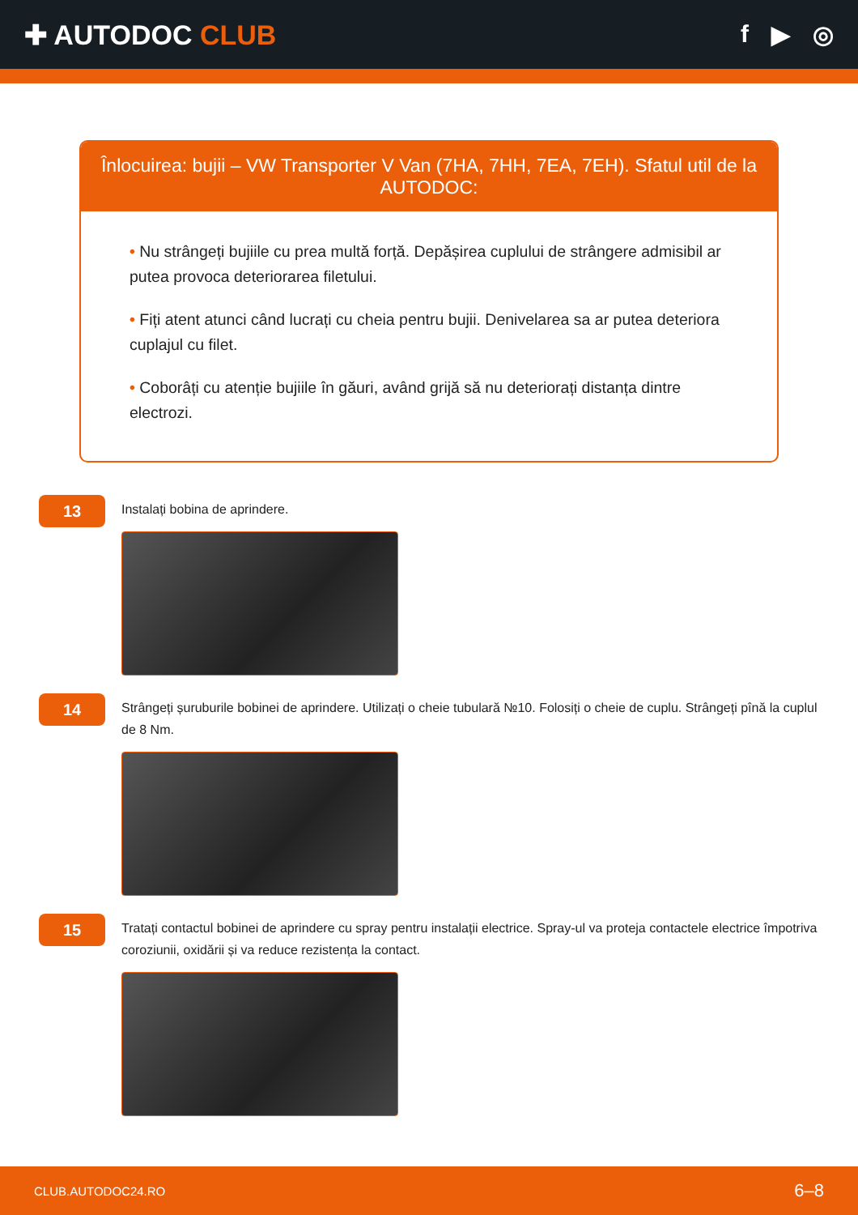✚ AUTODOC CLUB f ▶ ◎
Înlocuirea: bujii – VW Transporter V Van (7HA, 7HH, 7EA, 7EH). Sfatul util de la AUTODOC:
• Nu strângeți bujiile cu prea multă forță. Depășirea cuplului de strângere admisibil ar putea provoca deteriorarea filetului.
• Fiți atent atunci când lucrați cu cheia pentru bujii. Denivelarea sa ar putea deteriora cuplajul cu filet.
• Coborâți cu atenție bujiile în găuri, având grijă să nu deteriorați distanța dintre electrozi.
13
Instalați bobina de aprindere.
14
Strângeți șuruburile bobinei de aprindere. Utilizați o cheie tubulară №10. Folosiți o cheie de cuplu. Strângeți pînă la cuplul de 8 Nm.
15
Tratați contactul bobinei de aprindere cu spray pentru instalații electrice. Spray-ul va proteja contactele electrice împotriva coroziunii, oxidării și va reduce rezistența la contact.
CLUB.AUTODOC24.RO 6–8